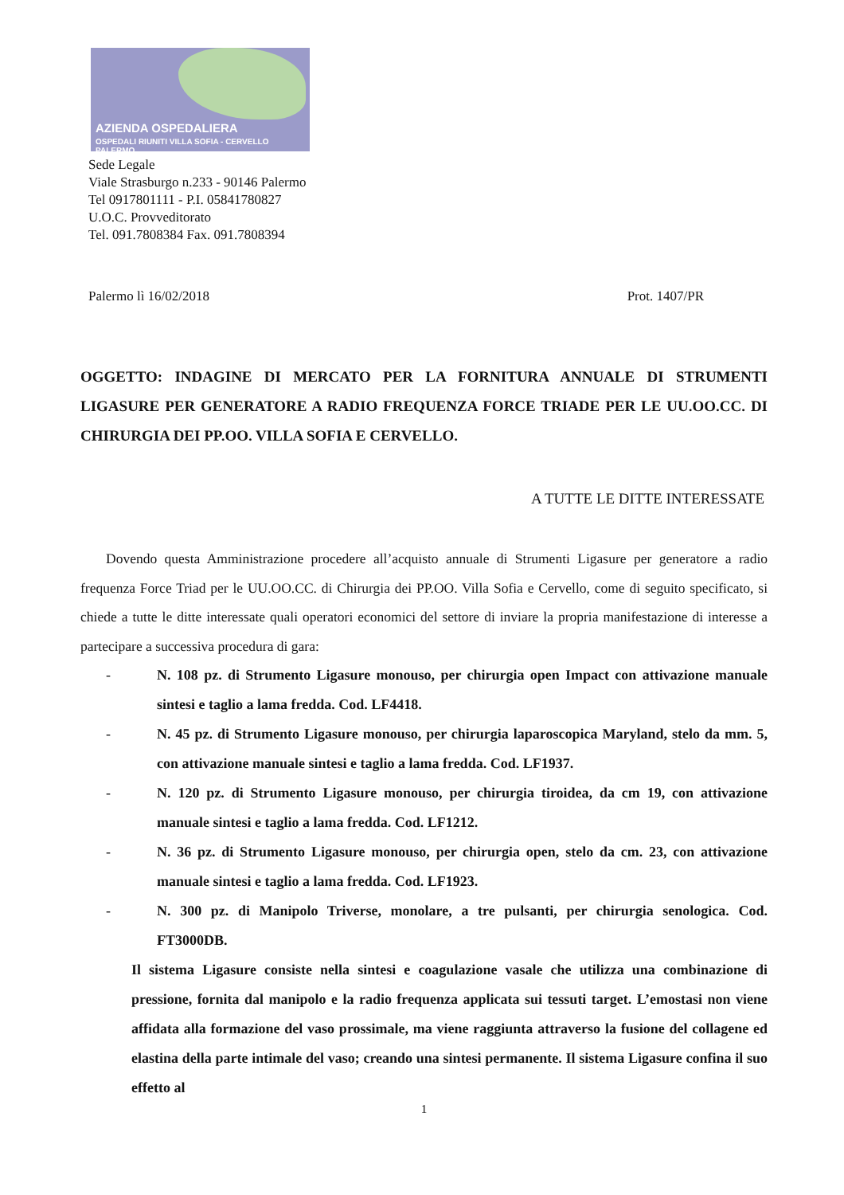AZIENDA OSPEDALIERA
OSPEDALI RIUNITI VILLA SOFIA - CERVELLO PALERMO
Sede Legale
Viale Strasburgo n.233 - 90146 Palermo
Tel 0917801111 - P.I. 05841780827
U.O.C. Provveditorato
Tel. 091.7808384 Fax. 091.7808394
Palermo lì 16/02/2018 Prot. 1407/PR
OGGETTO: INDAGINE DI MERCATO PER LA FORNITURA ANNUALE DI STRUMENTI LIGASURE PER GENERATORE A RADIO FREQUENZA FORCE TRIADE PER LE UU.OO.CC. DI CHIRURGIA DEI PP.OO. VILLA SOFIA E CERVELLO.
A TUTTE LE DITTE INTERESSATE
Dovendo questa Amministrazione procedere all’acquisto annuale di Strumenti Ligasure per generatore a radio frequenza Force Triad per le UU.OO.CC. di Chirurgia dei PP.OO. Villa Sofia e Cervello, come di seguito specificato, si chiede a tutte le ditte interessate quali operatori economici del settore di inviare la propria manifestazione di interesse a partecipare a successiva procedura di gara:
- N. 108 pz. di Strumento Ligasure monouso, per chirurgia open Impact con attivazione manuale sintesi e taglio a lama fredda. Cod. LF4418.
- N. 45 pz. di Strumento Ligasure monouso, per chirurgia laparoscopica Maryland, stelo da mm. 5, con attivazione manuale sintesi e taglio a lama fredda. Cod. LF1937.
- N. 120 pz. di Strumento Ligasure monouso, per chirurgia tiroidea, da cm 19, con attivazione manuale sintesi e taglio a lama fredda. Cod. LF1212.
- N. 36 pz. di Strumento Ligasure monouso, per chirurgia open, stelo da cm. 23, con attivazione manuale sintesi e taglio a lama fredda. Cod. LF1923.
- N. 300 pz. di Manipolo Triverse, monolare, a tre pulsanti, per chirurgia senologica. Cod. FT3000DB.
Il sistema Ligasure consiste nella sintesi e coagulazione vasale che utilizza una combinazione di pressione, fornita dal manipolo e la radio frequenza applicata sui tessuti target. L’emostasi non viene affidata alla formazione del vaso prossimale, ma viene raggiunta attraverso la fusione del collagene ed elastina della parte intimale del vaso; creando una sintesi permanente. Il sistema Ligasure confina il suo effetto al
1